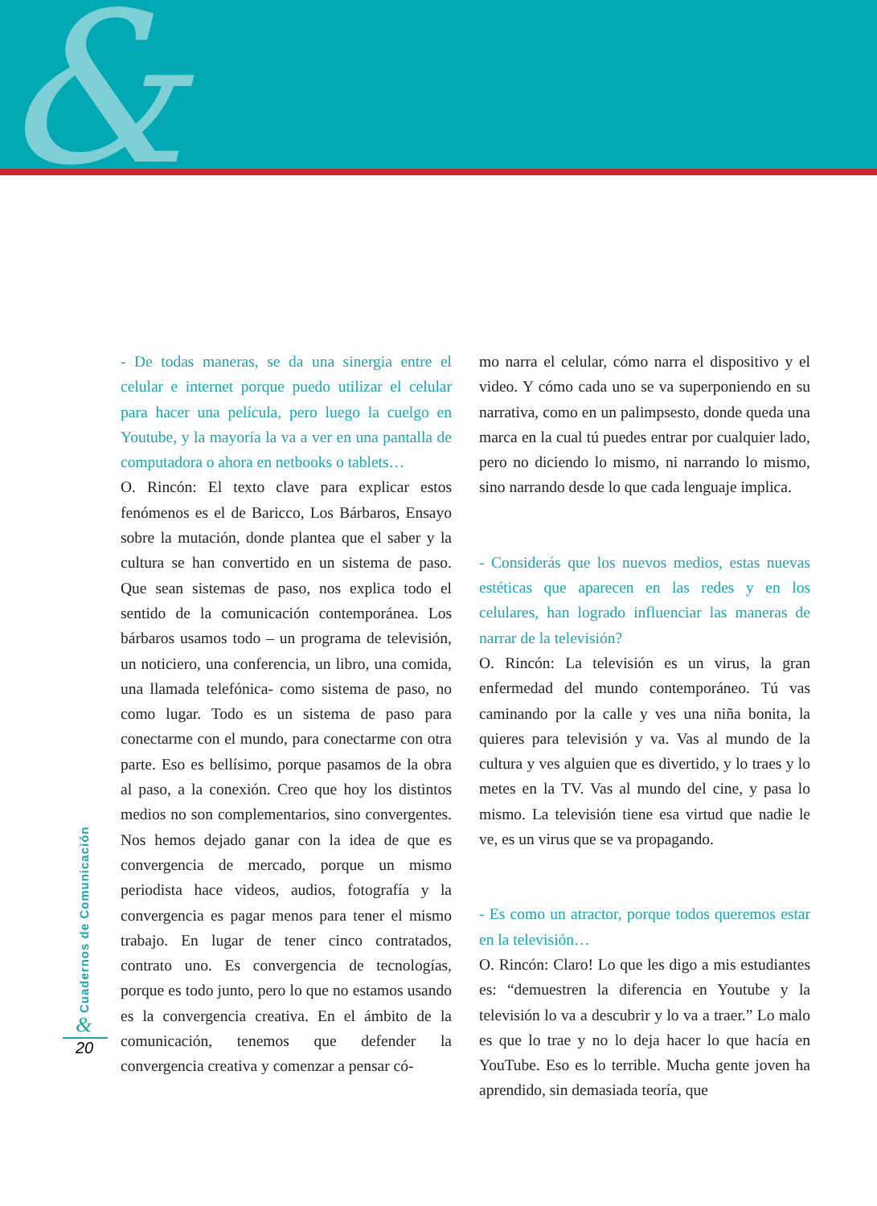&
- De todas maneras, se da una sinergia entre el celular e internet porque puedo utilizar el celular para hacer una película, pero luego la cuelgo en Youtube, y la mayoría la va a ver en una pantalla de computadora o ahora en netbooks o tablets…
O. Rincón: El texto clave para explicar estos fenómenos es el de Baricco, Los Bárbaros, Ensayo sobre la mutación, donde plantea que el saber y la cultura se han convertido en un sistema de paso. Que sean sistemas de paso, nos explica todo el sentido de la comunicación contemporánea. Los bárbaros usamos todo – un programa de televisión, un noticiero, una conferencia, un libro, una comida, una llamada telefónica- como sistema de paso, no como lugar. Todo es un sistema de paso para conectarme con el mundo, para conectarme con otra parte. Eso es bellísimo, porque pasamos de la obra al paso, a la conexión. Creo que hoy los distintos medios no son complementarios, sino convergentes. Nos hemos dejado ganar con la idea de que es convergencia de mercado, porque un mismo periodista hace videos, audios, fotografía y la convergencia es pagar menos para tener el mismo trabajo. En lugar de tener cinco contratados, contrato uno. Es convergencia de tecnologías, porque es todo junto, pero lo que no estamos usando es la convergencia creativa. En el ámbito de la comunicación, tenemos que defender la convergencia creativa y comenzar a pensar có-
mo narra el celular, cómo narra el dispositivo y el video. Y cómo cada uno se va superponiendo en su narrativa, como en un palimpsesto, donde queda una marca en la cual tú puedes entrar por cualquier lado, pero no diciendo lo mismo, ni narrando lo mismo, sino narrando desde lo que cada lenguaje implica.
- Considerás que los nuevos medios, estas nuevas estéticas que aparecen en las redes y en los celulares, han logrado influenciar las maneras de narrar de la televisión?
O. Rincón: La televisión es un virus, la gran enfermedad del mundo contemporáneo. Tú vas caminando por la calle y ves una niña bonita, la quieres para televisión y va. Vas al mundo de la cultura y ves alguien que es divertido, y lo traes y lo metes en la TV. Vas al mundo del cine, y pasa lo mismo. La televisión tiene esa virtud que nadie le ve, es un virus que se va propagando.
- Es como un atractor, porque todos queremos estar en la televisión…
O. Rincón: Claro! Lo que les digo a mis estudiantes es: “demuestren la diferencia en Youtube y la televisión lo va a descubrir y lo va a traer.” Lo malo es que lo trae y no lo deja hacer lo que hacía en YouTube. Eso es lo terrible. Mucha gente joven ha aprendido, sin demasiada teoría, que
Cuadernos de Comunicación
&
20